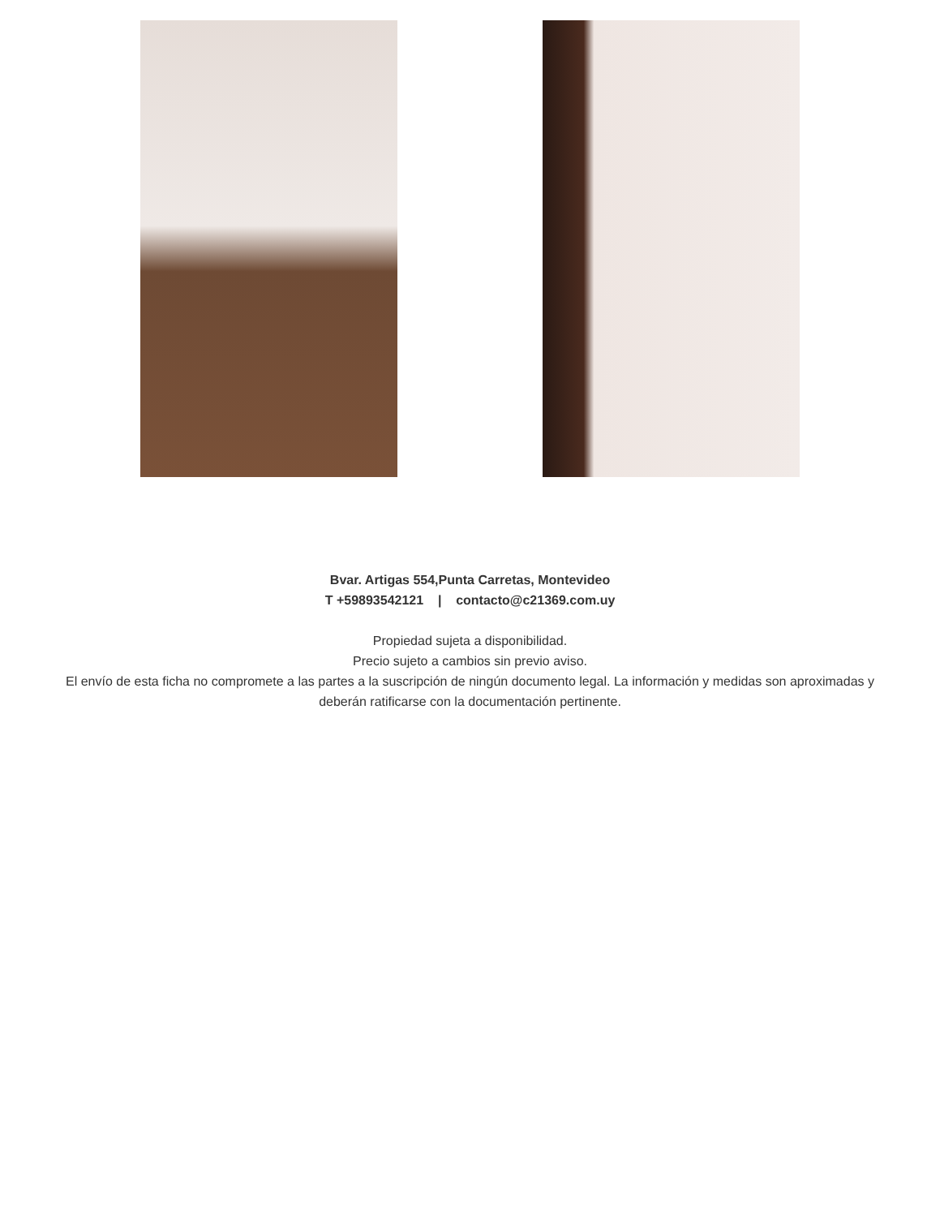Bvar. Artigas 554,Punta Carretas, Montevideo
T +59893542121 | contacto@c21369.com.uy
Propiedad sujeta a disponibilidad.
Precio sujeto a cambios sin previo aviso.
El envío de esta ficha no compromete a las partes a la suscripción de ningún documento legal. La información y medidas son aproximadas y deberán ratificarse con la documentación pertinente.